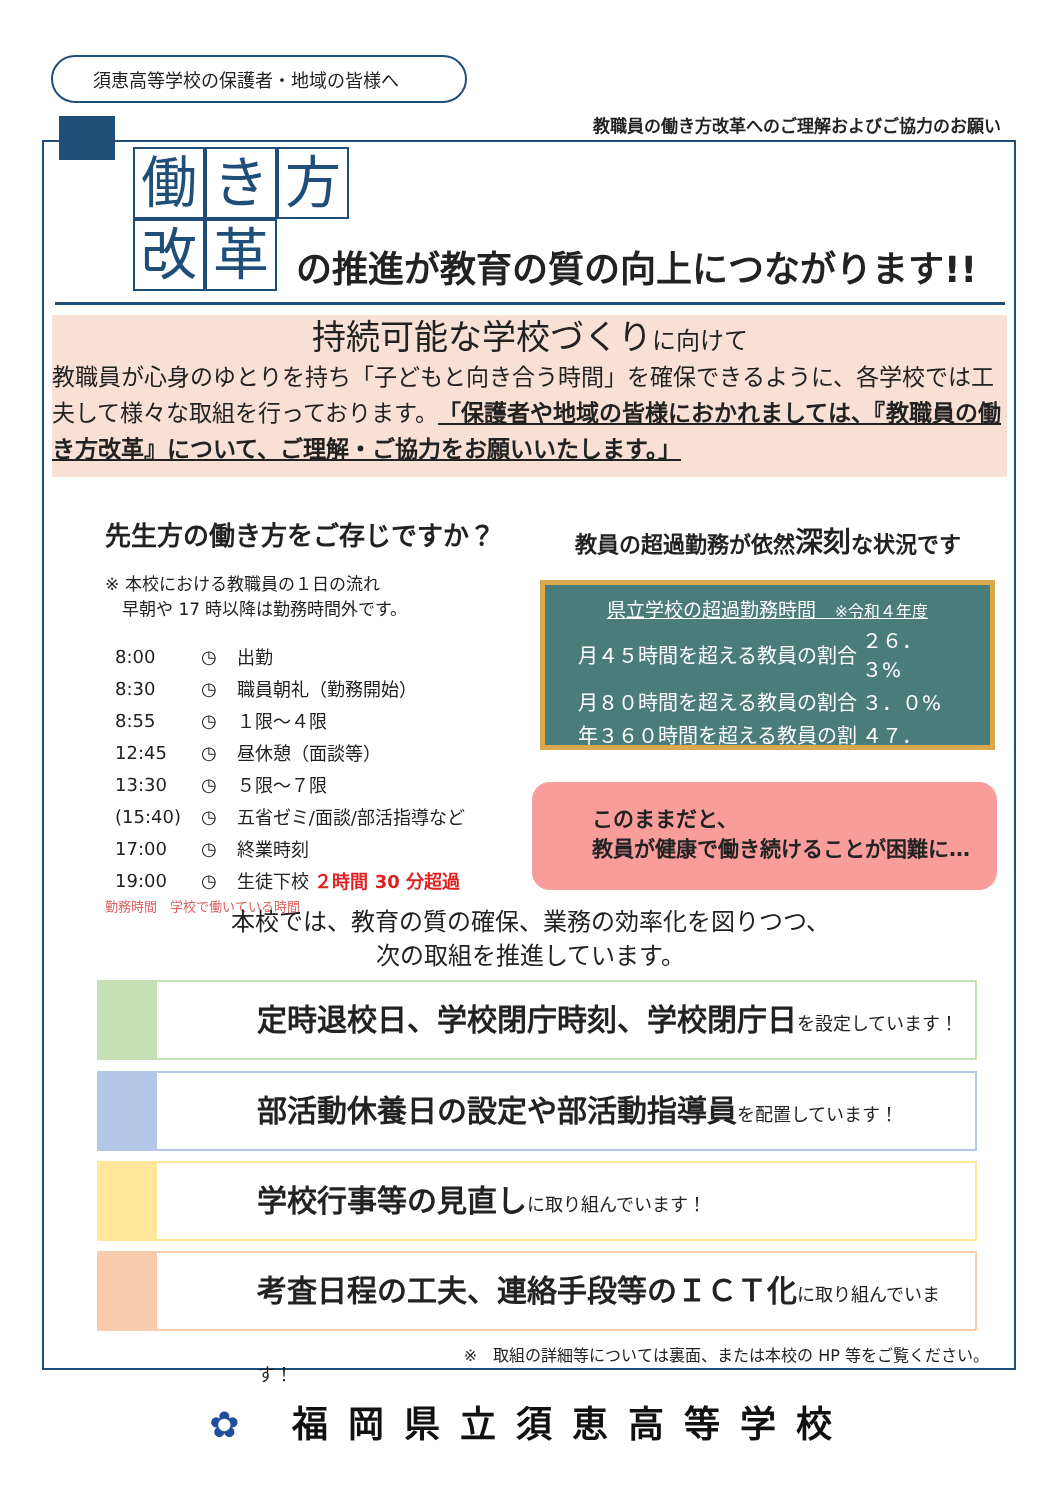須恵高等学校の保護者・地域の皆様へ
教職員の働き方改革へのご理解およびご協力のお願い
働き 方
改革
の推進が教育の質の向上につながります!!
持続可能な学校づくりに向けて
教職員が心身のゆとりを持ち「子どもと向き合う時間」を確保できるように、各学校では工夫して様々な取組を行っております。「保護者や地域の皆様におかれましては、『教職員の働き方改革』について、ご理解・ご協力をお願いいたします。」
先生方の働き方をご存じですか？
※ 本校における教職員の１日の流れ
　早朝や 17 時以降は勤務時間外です。
| 8:00 | ◷ | 出勤 |
| 8:30 | ◷ | 職員朝礼（勤務開始） |
| 8:55 | ◷ | １限～４限 |
| 12:45 | ◷ | 昼休憩（面談等） |
| 13:30 | ◷ | ５限～７限 |
| (15:40) | ◷ | 五省ゼミ/面談/部活指導など |
| 17:00 | ◷ | 終業時刻 |
| 19:00 | ◷ | 生徒下校 ２時間 30 分超過 |
勤務時間　学校で働いている時間
教員の超過勤務が依然深刻な状況です
県立学校の超過勤務時間　※令和４年度
| 月４５時間を超える教員の割合 | ２６．３% |
| 月８０時間を超える教員の割合 | ３．０% |
| 年３６０時間を超える教員の割合 | ４７．３% |
このままだと、
教員が健康で働き続けることが困難に…
本校では、教育の質の確保、業務の効率化を図りつつ、
次の取組を推進しています。
定時退校日、学校閉庁時刻、学校閉庁日を設定しています！
部活動休養日の設定や部活動指導員を配置しています！
学校行事等の見直しに取り組んでいます！
考査日程の工夫、連絡手段等のＩＣＴ化に取り組んでいます！
※　取組の詳細等については裏面、または本校の HP 等をご覧ください。
✿ 福岡県立須恵高等学校